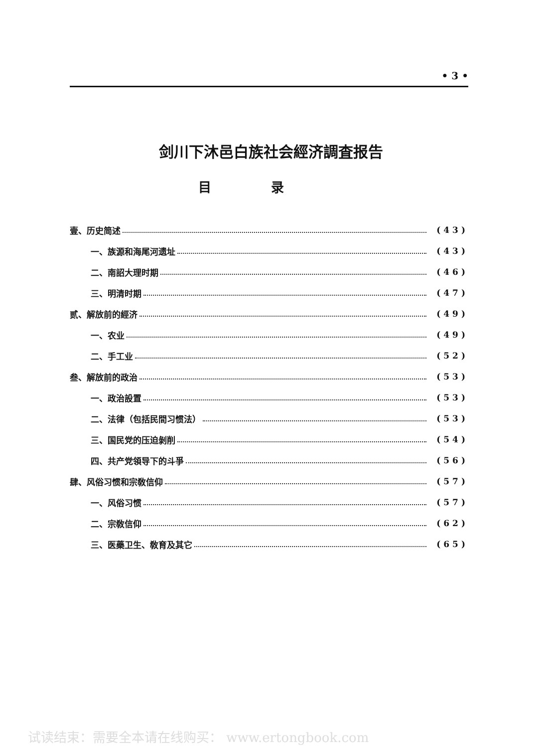• 3 •
剑川下沐邑白族社会經济調査报告
目录
壹、历史简述 (43)
一、族源和海尾河遗址 (43)
二、南詔大理时期 (46)
三、明清时期 (47)
贰、解放前的經济 (49)
一、农业 (49)
二、手工业 (52)
叁、解放前的政治 (53)
一、政治設置 (53)
二、法律（包括民間习惯法） (53)
三、国民党的压迫剝削 (54)
四、共产党領导下的斗爭 (56)
肆、风俗习惯和宗敎信仰 (57)
一、风俗习惯 (57)
二、宗敎信仰 (62)
三、医藥卫生、敎育及其它 (65)
试读结束：需要全本请在线购买： www.ertongbook.com